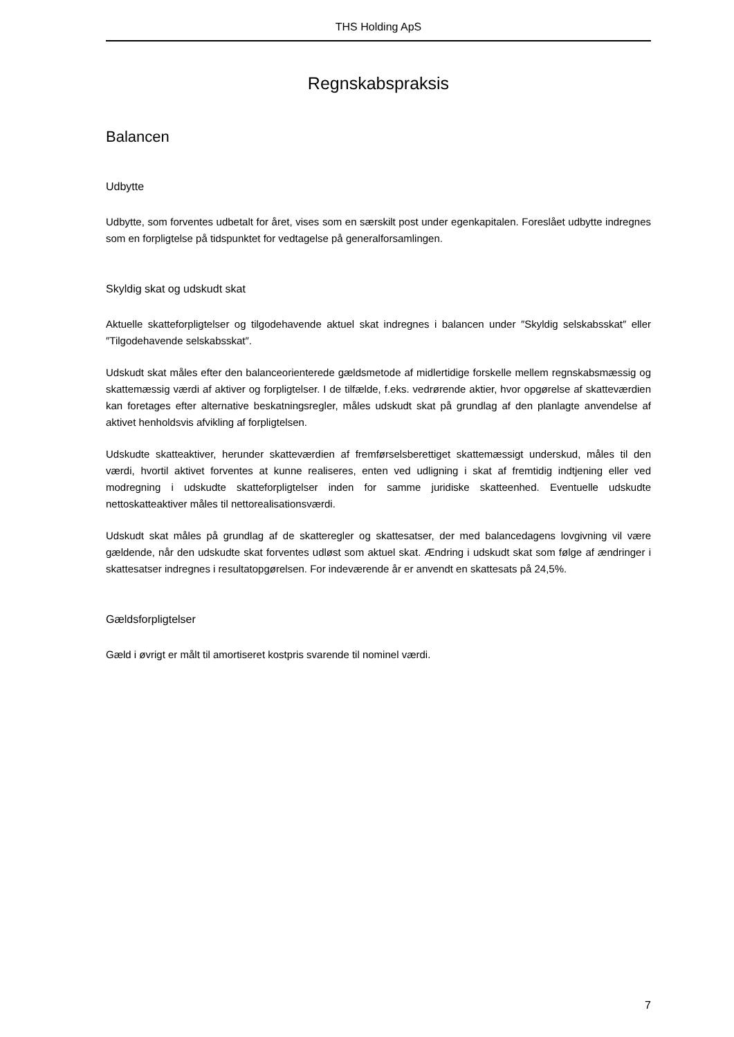THS Holding ApS
Regnskabspraksis
Balancen
Udbytte
Udbytte, som forventes udbetalt for året, vises som en særskilt post under egenkapitalen. Foreslået udbytte indregnes som en forpligtelse på tidspunktet for vedtagelse på generalforsamlingen.
Skyldig skat og udskudt skat
Aktuelle skatteforpligtelser og tilgodehavende aktuel skat indregnes i balancen under ″Skyldig selskabsskat″ eller ″Tilgodehavende selskabsskat″.
Udskudt skat måles efter den balanceorienterede gældsmetode af midlertidige forskelle mellem regnskabsmæssig og skattemæssig værdi af aktiver og forpligtelser. I de tilfælde, f.eks. vedrørende aktier, hvor opgørelse af skatteværdien kan foretages efter alternative beskatningsregler, måles udskudt skat på grundlag af den planlagte anvendelse af aktivet henholdsvis afvikling af forpligtelsen.
Udskudte skatteaktiver, herunder skatteværdien af fremførselsberettiget skattemæssigt underskud, måles til den værdi, hvortil aktivet forventes at kunne realiseres, enten ved udligning i skat af fremtidig indtjening eller ved modregning i udskudte skatteforpligtelser inden for samme juridiske skatteenhed. Eventuelle udskudte nettoskatteaktiver måles til nettorealisationsværdi.
Udskudt skat måles på grundlag af de skatteregler og skattesatser, der med balancedagens lovgivning vil være gældende, når den udskudte skat forventes udløst som aktuel skat. Ændring i udskudt skat som følge af ændringer i skattesatser indregnes i resultatopgørelsen. For indeværende år er anvendt en skattesats på 24,5%.
Gældsforpligtelser
Gæld i øvrigt er målt til amortiseret kostpris svarende til nominel værdi.
7